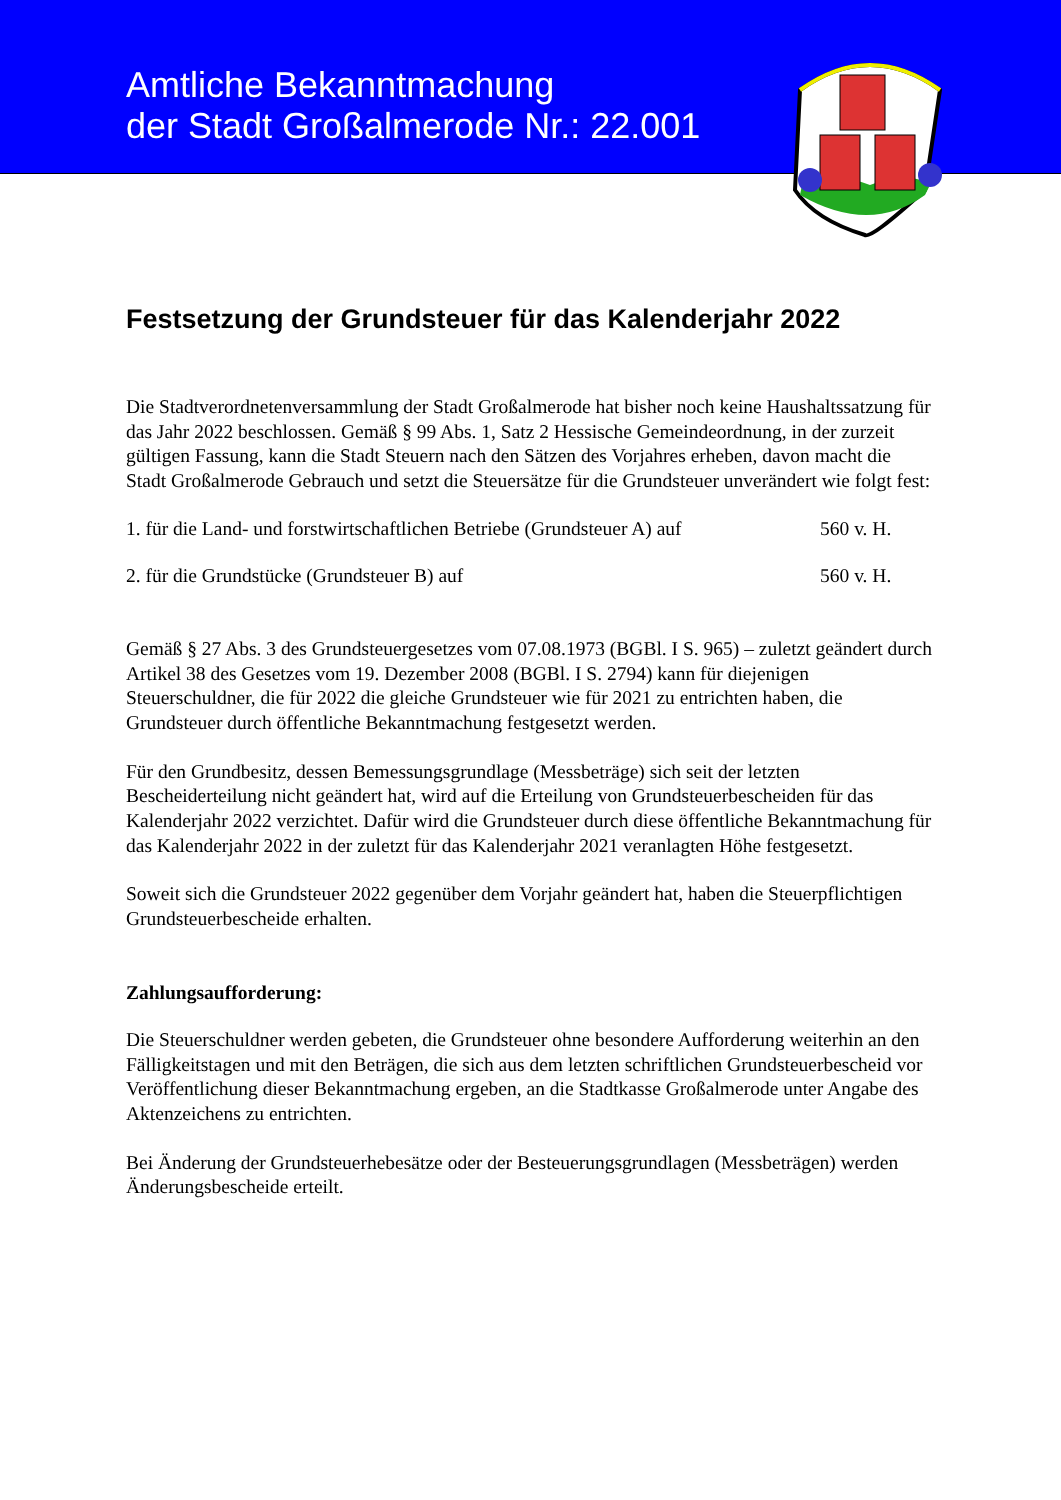Amtliche Bekanntmachung
der Stadt Großalmerode Nr.: 22.001
Festsetzung der Grundsteuer für das Kalenderjahr 2022
Die Stadtverordnetenversammlung der Stadt Großalmerode hat bisher noch keine Haushaltssatzung für das Jahr 2022 beschlossen. Gemäß § 99 Abs. 1, Satz 2 Hessische Gemeindeordnung, in der zurzeit gültigen Fassung, kann die Stadt Steuern nach den Sätzen des Vorjahres erheben, davon macht die Stadt Großalmerode Gebrauch und setzt die Steuersätze für die Grundsteuer unverändert wie folgt fest:
1. für die Land- und forstwirtschaftlichen Betriebe (Grundsteuer A) auf 560 v. H.
2. für die Grundstücke (Grundsteuer B) auf 560 v. H.
Gemäß § 27 Abs. 3 des Grundsteuergesetzes vom 07.08.1973 (BGBl. I S. 965) – zuletzt geändert durch Artikel 38 des Gesetzes vom 19. Dezember 2008 (BGBl. I S. 2794) kann für diejenigen Steuerschuldner, die für 2022 die gleiche Grundsteuer wie für 2021 zu entrichten haben, die Grundsteuer durch öffentliche Bekanntmachung festgesetzt werden.
Für den Grundbesitz, dessen Bemessungsgrundlage (Messbeträge) sich seit der letzten Bescheiderteilung nicht geändert hat, wird auf die Erteilung von Grundsteuerbescheiden für das Kalenderjahr 2022 verzichtet. Dafür wird die Grundsteuer durch diese öffentliche Bekanntmachung für das Kalenderjahr 2022 in der zuletzt für das Kalenderjahr 2021 veranlagten Höhe festgesetzt.
Soweit sich die Grundsteuer 2022 gegenüber dem Vorjahr geändert hat, haben die Steuerpflichtigen Grundsteuerbescheide erhalten.
Zahlungsaufforderung:
Die Steuerschuldner werden gebeten, die Grundsteuer ohne besondere Aufforderung weiterhin an den Fälligkeitstagen und mit den Beträgen, die sich aus dem letzten schriftlichen Grundsteuerbescheid vor Veröffentlichung dieser Bekanntmachung ergeben, an die Stadtkasse Großalmerode unter Angabe des Aktenzeichens zu entrichten.
Bei Änderung der Grundsteuerhebesätze oder der Besteuerungsgrundlagen (Messbeträgen) werden Änderungsbescheide erteilt.